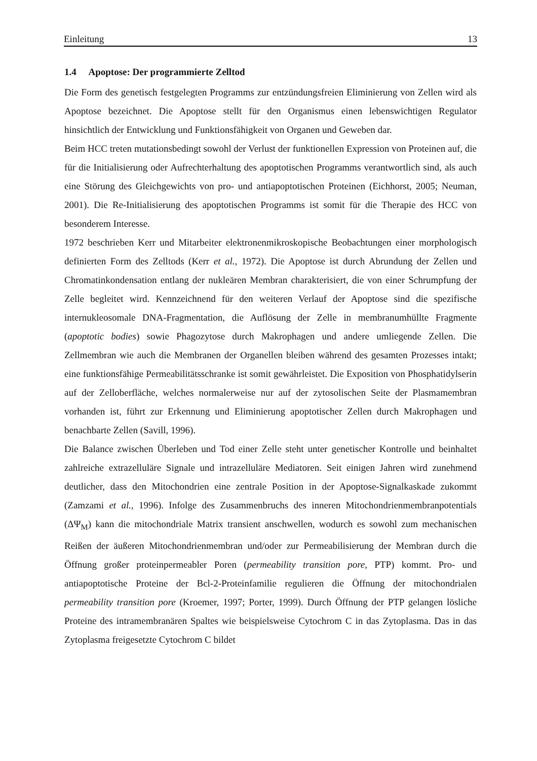Einleitung 13
1.4 Apoptose: Der programmierte Zelltod
Die Form des genetisch festgelegten Programms zur entzündungsfreien Eliminierung von Zellen wird als Apoptose bezeichnet. Die Apoptose stellt für den Organismus einen lebenswichtigen Regulator hinsichtlich der Entwicklung und Funktionsfähigkeit von Organen und Geweben dar.
Beim HCC treten mutationsbedingt sowohl der Verlust der funktionellen Expression von Proteinen auf, die für die Initialisierung oder Aufrechterhaltung des apoptotischen Programms verantwortlich sind, als auch eine Störung des Gleichgewichts von pro- und antiapoptotischen Proteinen (Eichhorst, 2005; Neuman, 2001). Die Re-Initialisierung des apoptotischen Programms ist somit für die Therapie des HCC von besonderem Interesse.
1972 beschrieben Kerr und Mitarbeiter elektronenmikroskopische Beobachtungen einer morphologisch definierten Form des Zelltods (Kerr et al., 1972). Die Apoptose ist durch Abrundung der Zellen und Chromatinkondensation entlang der nukleären Membran charakterisiert, die von einer Schrumpfung der Zelle begleitet wird. Kennzeichnend für den weiteren Verlauf der Apoptose sind die spezifische internukleosomale DNA-Fragmentation, die Auflösung der Zelle in membranumhüllte Fragmente (apoptotic bodies) sowie Phagozytose durch Makrophagen und andere umliegende Zellen. Die Zellmembran wie auch die Membranen der Organellen bleiben während des gesamten Prozesses intakt; eine funktionsfähige Permeabilitätsschranke ist somit gewährleistet. Die Exposition von Phosphatidylserin auf der Zelloberfläche, welches normalerweise nur auf der zytosolischen Seite der Plasmamembran vorhanden ist, führt zur Erkennung und Eliminierung apoptotischer Zellen durch Makrophagen und benachbarte Zellen (Savill, 1996).
Die Balance zwischen Überleben und Tod einer Zelle steht unter genetischer Kontrolle und beinhaltet zahlreiche extrazelluläre Signale und intrazelluläre Mediatoren. Seit einigen Jahren wird zunehmend deutlicher, dass den Mitochondrien eine zentrale Position in der Apoptose-Signalkaskade zukommt (Zamzami et al., 1996). Infolge des Zusammenbruchs des inneren Mitochondrienmembranpotentials (ΔΨ<sub>M</sub>) kann die mitochondriale Matrix transient anschwellen, wodurch es sowohl zum mechanischen Reißen der äußeren Mitochondrienmembran und/oder zur Permeabilisierung der Membran durch die Öffnung großer proteinpermeabler Poren (permeability transition pore, PTP) kommt. Pro- und antiapoptotische Proteine der Bcl-2-Proteinfamilie regulieren die Öffnung der mitochondrialen permeability transition pore (Kroemer, 1997; Porter, 1999). Durch Öffnung der PTP gelangen lösliche Proteine des intramembranären Spaltes wie beispielsweise Cytochrom C in das Zytoplasma. Das in das Zytoplasma freigesetzte Cytochrom C bildet